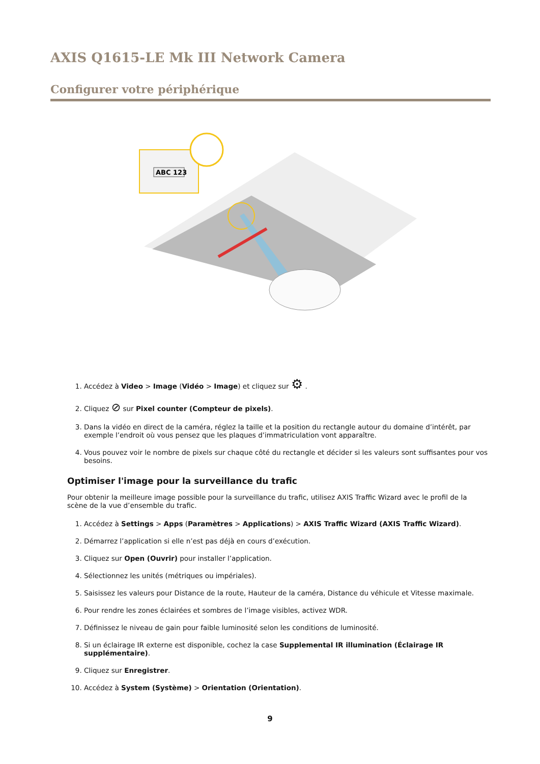AXIS Q1615-LE Mk III Network Camera
Configurer votre périphérique
ABC 123
1. Accédez à Video > Image (Vidéo > Image) et cliquez sur ⚙ .
2. Cliquez ⊘ sur Pixel counter (Compteur de pixels).
3. Dans la vidéo en direct de la caméra, réglez la taille et la position du rectangle autour du domaine d’intérêt, par exemple l’endroit où vous pensez que les plaques d’immatriculation vont apparaître.
4. Vous pouvez voir le nombre de pixels sur chaque côté du rectangle et décider si les valeurs sont suffisantes pour vos besoins.
Optimiser l'image pour la surveillance du trafic
Pour obtenir la meilleure image possible pour la surveillance du trafic, utilisez AXIS Traffic Wizard avec le profil de la scène de la vue d’ensemble du trafic.
1. Accédez à Settings > Apps (Paramètres > Applications) > AXIS Traffic Wizard (AXIS Traffic Wizard).
2. Démarrez l’application si elle n’est pas déjà en cours d’exécution.
3. Cliquez sur Open (Ouvrir) pour installer l’application.
4. Sélectionnez les unités (métriques ou impériales).
5. Saisissez les valeurs pour Distance de la route, Hauteur de la caméra, Distance du véhicule et Vitesse maximale.
6. Pour rendre les zones éclairées et sombres de l’image visibles, activez WDR.
7. Définissez le niveau de gain pour faible luminosité selon les conditions de luminosité.
8. Si un éclairage IR externe est disponible, cochez la case Supplemental IR illumination (Éclairage IR supplémentaire).
9. Cliquez sur Enregistrer.
10. Accédez à System (Système) > Orientation (Orientation).
9